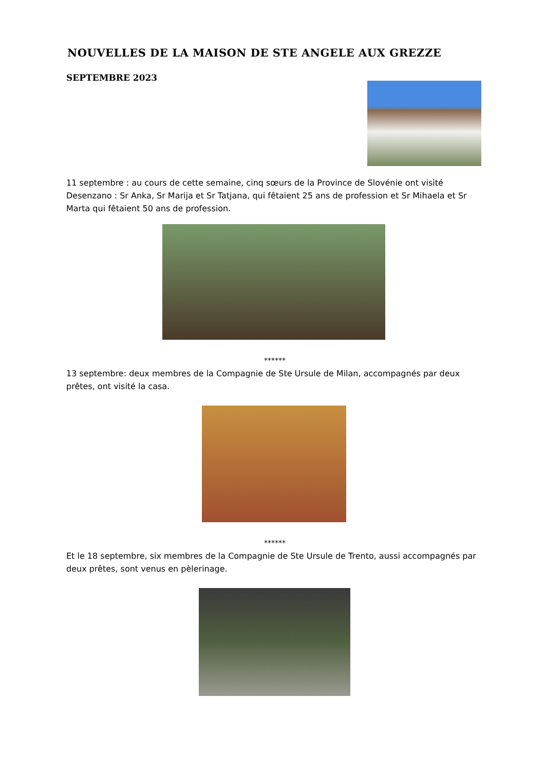NOUVELLES DE LA MAISON DE STE ANGELE AUX GREZZE
SEPTEMBRE 2023
11 septembre : au cours de cette semaine, cinq sœurs de la Province de Slovénie ont visité Desenzano : Sr Anka, Sr Marija et Sr Tatjana, qui fêtaient 25 ans de profession et Sr Mihaela et Sr Marta qui fêtaient 50 ans de profession.
******
13 septembre: deux membres de la Compagnie de Ste Ursule de Milan, accompagnés par deux prêtes, ont visité la casa.
******
Et le 18 septembre, six membres de la Compagnie de Ste Ursule de Trento, aussi accompagnés par deux prêtes, sont venus en pèlerinage.